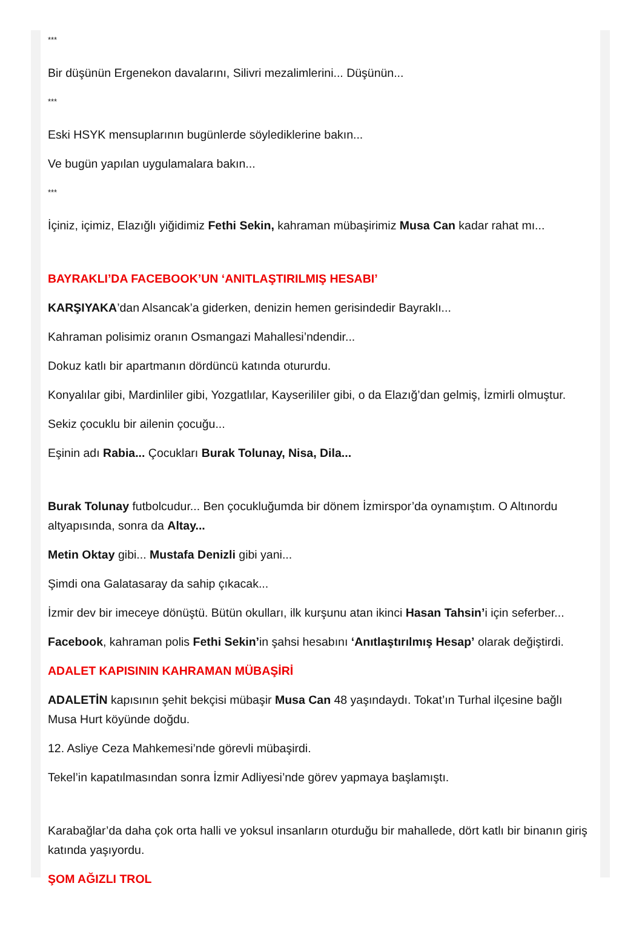***
Bir düşünün Ergenekon davalarını, Silivri mezalimlerini... Düşünün...
***
Eski HSYK mensuplarının bugünlerde söylediklerine bakın...
Ve bugün yapılan uygulamalara bakın...
***
İçiniz, içimiz, Elazığlı yiğidimiz Fethi Sekin, kahraman mübaşirimiz Musa Can kadar rahat mı...
BAYRAKLI’DA FACEBOOK’UN ‘ANITLAŞTIRILMIŞ HESABI’
KARŞIYAKA’dan Alsancak’a giderken, denizin hemen gerisindedir Bayraklı...
Kahraman polisimiz oranın Osmangazi Mahallesi’ndendir...
Dokuz katlı bir apartmanın dördüncü katında otururdu.
Konyalılar gibi, Mardinliler gibi, Yozgatlılar, KayseriliIer gibi, o da Elazığ’dan gelmiş, İzmirli olmuştur.
Sekiz çocuklu bir ailenin çocuğu...
Eşinin adı Rabia... Çocukları Burak Tolunay, Nisa, Dila...
Burak Tolunay futbolcudur... Ben çocukluğumda bir dönem İzmirspor’da oynamıştım. O Altınordu altyapısında, sonra da Altay...
Metin Oktay gibi... Mustafa Denizli gibi yani...
Şimdi ona Galatasaray da sahip çıkacak...
İzmir dev bir imeceye dönüştü. Bütün okulları, ilk kurşunu atan ikinci Hasan Tahsin’i için seferber...
Facebook, kahraman polis Fethi Sekin’in şahsi hesabını ‘Anıtlaştırılmış Hesap’ olarak değiştirdi.
ADALET KAPISININ KAHRAMAN MÜBAŞİRİ
ADALETİN kapısının şehit bekçisi mübaşir Musa Can 48 yaşındaydı. Tokat’ın Turhal ilçesine bağlı Musa Hurt köyünde doğdu.
12. Asliye Ceza Mahkemesi’nde görevli mübaşirdi.
Tekel’in kapatılmasından sonra İzmir Adliyesi’nde görev yapmaya başlamıştı.
Karabağlar’da daha çok orta halli ve yoksul insanların oturduğu bir mahallede, dört katlı bir binanın giriş katında yaşıyordu.
ŞOM AĞIZLI TROL